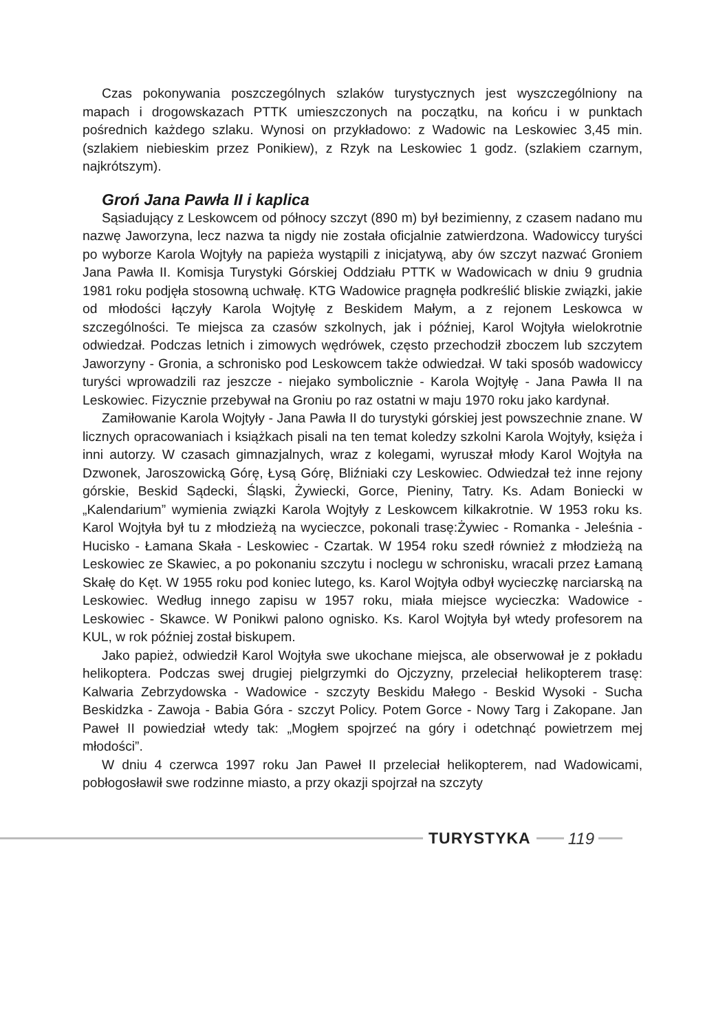Czas pokonywania poszczególnych szlaków turystycznych jest wyszczególniony na mapach i drogowskazach PTTK umieszczonych na początku, na końcu i w punktach pośrednich każdego szlaku. Wynosi on przykładowo: z Wadowic na Leskowiec 3,45 min. (szlakiem niebieskim przez Ponikiew), z Rzyk na Leskowiec 1 godz. (szlakiem czarnym, najkrótszym).
Groń Jana Pawła II i kaplica
Sąsiadujący z Leskowcem od północy szczyt (890 m) był bezimienny, z czasem nadano mu nazwę Jaworzyna, lecz nazwa ta nigdy nie została oficjalnie zatwierdzona. Wadowiccy turyści po wyborze Karola Wojtyły na papieża wystąpili z inicjatywą, aby ów szczyt nazwać Groniem Jana Pawła II. Komisja Turystyki Górskiej Oddziału PTTK w Wadowicach w dniu 9 grudnia 1981 roku podjęła stosowną uchwałę. KTG Wadowice pragnęła podkreślić bliskie związki, jakie od młodości łączyły Karola Wojtyłę z Beskidem Małym, a z rejonem Leskowca w szczególności. Te miejsca za czasów szkolnych, jak i później, Karol Wojtyła wielokrotnie odwiedzał. Podczas letnich i zimowych wędrówek, często przechodził zboczem lub szczytem Jaworzyny - Gronia, a schronisko pod Leskowcem także odwiedzał. W taki sposób wadowiccy turyści wprowadzili raz jeszcze - niejako symbolicznie - Karola Wojtyłę - Jana Pawła II na Leskowiec. Fizycznie przebywał na Groniu po raz ostatni w maju 1970 roku jako kardynał.
Zamiłowanie Karola Wojtyły - Jana Pawła II do turystyki górskiej jest powszechnie znane. W licznych opracowaniach i książkach pisali na ten temat koledzy szkolni Karola Wojtyły, księża i inni autorzy. W czasach gimnazjalnych, wraz z kolegami, wyruszał młody Karol Wojtyła na Dzwonek, Jaroszowicką Górę, Łysą Górę, Bliźniaki czy Leskowiec. Odwiedzał też inne rejony górskie, Beskid Sądecki, Śląski, Żywiecki, Gorce, Pieniny, Tatry. Ks. Adam Boniecki w „Kalendarium” wymienia związki Karola Wojtyły z Leskowcem kilkakrotnie. W 1953 roku ks. Karol Wojtyła był tu z młodzieżą na wycieczce, pokonali trasę:Żywiec - Romanka - Jeleśnia - Hucisko - Łamana Skała - Leskowiec - Czartak. W 1954 roku szedł również z młodzieżą na Leskowiec ze Skawiec, a po pokonaniu szczytu i noclegu w schronisku, wracali przez Łamaną Skałę do Kęt. W 1955 roku pod koniec lutego, ks. Karol Wojtyła odbył wycieczkę narciarską na Leskowiec. Według innego zapisu w 1957 roku, miała miejsce wycieczka: Wadowice - Leskowiec - Skawce. W Ponikwi palono ognisko. Ks. Karol Wojtyła był wtedy profesorem na KUL, w rok później został biskupem.
Jako papież, odwiedził Karol Wojtyła swe ukochane miejsca, ale obserwował je z pokładu helikoptera. Podczas swej drugiej pielgrzymki do Ojczyzny, przeleciał helikopterem trasę: Kalwaria Zebrzydowska - Wadowice - szczyty Beskidu Małego - Beskid Wysoki - Sucha Beskidzka - Zawoja - Babia Góra - szczyt Policy. Potem Gorce - Nowy Targ i Zakopane. Jan Paweł II powiedział wtedy tak: „Mogłem spojrzeć na góry i odetchnąć powietrzem mej młodości”.
W dniu 4 czerwca 1997 roku Jan Paweł II przeleciał helikopterem, nad Wadowicami, pobłogosławił swe rodzinne miasto, a przy okazji spojrzał na szczyty
TURYSTYKA 119